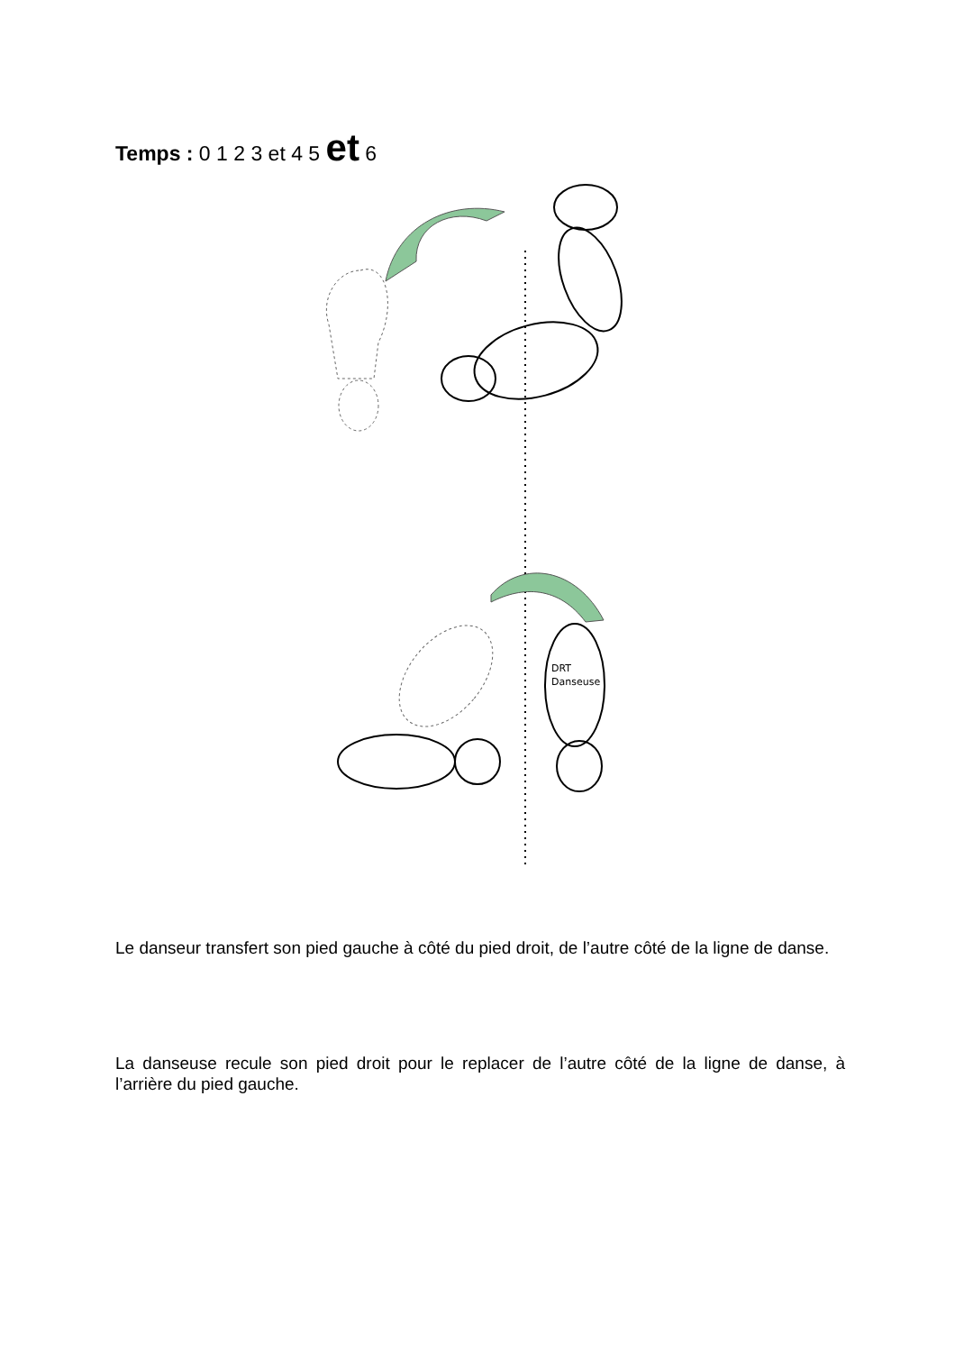Temps : 0 1 2 3 et 4 5 et 6
DRT
Danseuse
Le danseur transfert son pied gauche à côté du pied droit, de l’autre côté de la ligne de danse.
La danseuse recule son pied droit pour le replacer de l’autre côté de la ligne de danse, à l’arrière du pied gauche.